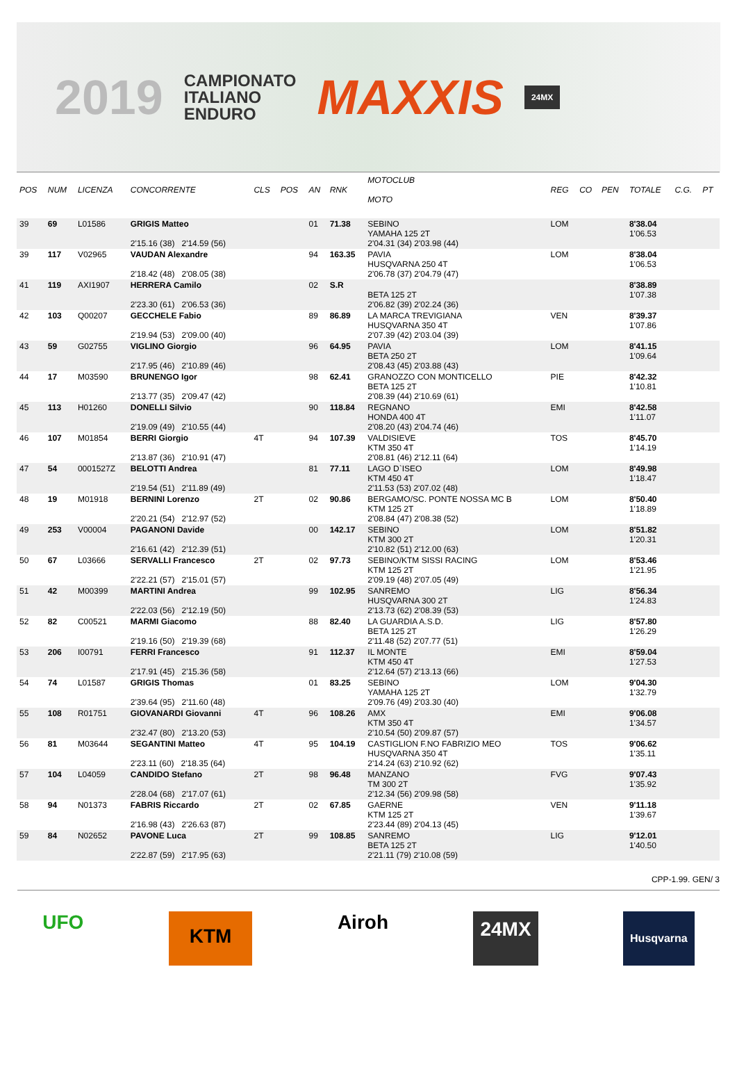2019 CAMPIONATO
ITALIANO
ENDURO MAXXIS 24MX
| POS | NUM | LICENZA | CONCORRENTE | CLS | POS | AN | RNK | MOTOCLUB MOTO | REG | CO | PEN | TOTALE | C.G. | PT |
| --- | --- | --- | --- | --- | --- | --- | --- | --- | --- | --- | --- | --- | --- | --- |
| 39 | 69 | L01586 | GRIGIS Matteo 2'15.16 (38) 2'14.59 (56) | | | 01 | 71.38 | SEBINO YAMAHA 125 2T 2'04.31 (34) 2'03.98 (44) | LOM | | | 8'38.04 1'06.53 | | |
| 39 | 117 | V02965 | VAUDAN Alexandre 2'18.42 (48) 2'08.05 (38) | | | 94 | 163.35 | PAVIA HUSQVARNA 250 4T 2'06.78 (37) 2'04.79 (47) | LOM | | | 8'38.04 1'06.53 | | |
| 41 | 119 | AXI1907 | HERRERA Camilo 2'23.30 (61) 2'06.53 (36) | | | 02 | S.R | BETA 125 2T 2'06.82 (39) 2'02.24 (36) | | | | 8'38.89 1'07.38 | | |
| 42 | 103 | Q00207 | GECCHELE Fabio 2'19.94 (53) 2'09.00 (40) | | | 89 | 86.89 | LA MARCA TREVIGIANA HUSQVARNA 350 4T 2'07.39 (42) 2'03.04 (39) | VEN | | | 8'39.37 1'07.86 | | |
| 43 | 59 | G02755 | VIGLINO Giorgio 2'17.95 (46) 2'10.89 (46) | | | 96 | 64.95 | PAVIA BETA 250 2T 2'08.43 (45) 2'03.88 (43) | LOM | | | 8'41.15 1'09.64 | | |
| 44 | 17 | M03590 | BRUNENGO Igor 2'13.77 (35) 2'09.47 (42) | | | 98 | 62.41 | GRANOZZO CON MONTICELLO BETA 125 2T 2'08.39 (44) 2'10.69 (61) | PIE | | | 8'42.32 1'10.81 | | |
| 45 | 113 | H01260 | DONELLI Silvio 2'19.09 (49) 2'10.55 (44) | | | 90 | 118.84 | REGNANO HONDA 400 4T 2'08.20 (43) 2'04.74 (46) | EMI | | | 8'42.58 1'11.07 | | |
| 46 | 107 | M01854 | BERRI Giorgio 2'13.87 (36) 2'10.91 (47) | 4T | | 94 | 107.39 | VALDISIEVE KTM 350 4T 2'08.81 (46) 2'12.11 (64) | TOS | | | 8'45.70 1'14.19 | | |
| 47 | 54 | 0001527Z | BELOTTI Andrea 2'19.54 (51) 2'11.89 (49) | | | 81 | 77.11 | LAGO D`ISEO KTM 450 4T 2'11.53 (53) 2'07.02 (48) | LOM | | | 8'49.98 1'18.47 | | |
| 48 | 19 | M01918 | BERNINI Lorenzo 2'20.21 (54) 2'12.97 (52) | 2T | | 02 | 90.86 | BERGAMO/SC. PONTE NOSSA MC B KTM 125 2T 2'08.84 (47) 2'08.38 (52) | LOM | | | 8'50.40 1'18.89 | | |
| 49 | 253 | V00004 | PAGANONI Davide 2'16.61 (42) 2'12.39 (51) | | | 00 | 142.17 | SEBINO KTM 300 2T 2'10.82 (51) 2'12.00 (63) | LOM | | | 8'51.82 1'20.31 | | |
| 50 | 67 | L03666 | SERVALLI Francesco 2'22.21 (57) 2'15.01 (57) | 2T | | 02 | 97.73 | SEBINO/KTM SISSI RACING KTM 125 2T 2'09.19 (48) 2'07.05 (49) | LOM | | | 8'53.46 1'21.95 | | |
| 51 | 42 | M00399 | MARTINI Andrea 2'22.03 (56) 2'12.19 (50) | | | 99 | 102.95 | SANREMO HUSQVARNA 300 2T 2'13.73 (62) 2'08.39 (53) | LIG | | | 8'56.34 1'24.83 | | |
| 52 | 82 | C00521 | MARMI Giacomo 2'19.16 (50) 2'19.39 (68) | | | 88 | 82.40 | LA GUARDIA A.S.D. BETA 125 2T 2'11.48 (52) 2'07.77 (51) | LIG | | | 8'57.80 1'26.29 | | |
| 53 | 206 | I00791 | FERRI Francesco 2'17.91 (45) 2'15.36 (58) | | | 91 | 112.37 | IL MONTE KTM 450 4T 2'12.64 (57) 2'13.13 (66) | EMI | | | 8'59.04 1'27.53 | | |
| 54 | 74 | L01587 | GRIGIS Thomas 2'39.64 (95) 2'11.60 (48) | | | 01 | 83.25 | SEBINO YAMAHA 125 2T 2'09.76 (49) 2'03.30 (40) | LOM | | | 9'04.30 1'32.79 | | |
| 55 | 108 | R01751 | GIOVANARDI Giovanni 2'32.47 (80) 2'13.20 (53) | 4T | | 96 | 108.26 | AMX KTM 350 4T 2'10.54 (50) 2'09.87 (57) | EMI | | | 9'06.08 1'34.57 | | |
| 56 | 81 | M03644 | SEGANTINI Matteo 2'23.11 (60) 2'18.35 (64) | 4T | | 95 | 104.19 | CASTIGLION F.NO FABRIZIO MEO HUSQVARNA 350 4T 2'14.24 (63) 2'10.92 (62) | TOS | | | 9'06.62 1'35.11 | | |
| 57 | 104 | L04059 | CANDIDO Stefano 2'28.04 (68) 2'17.07 (61) | 2T | | 98 | 96.48 | MANZANO TM 300 2T 2'12.34 (56) 2'09.98 (58) | FVG | | | 9'07.43 1'35.92 | | |
| 58 | 94 | N01373 | FABRIS Riccardo 2'16.98 (43) 2'26.63 (87) | 2T | | 02 | 67.85 | GAERNE KTM 125 2T 2'23.44 (89) 2'04.13 (45) | VEN | | | 9'11.18 1'39.67 | | |
| 59 | 84 | N02652 | PAVONE Luca 2'22.87 (59) 2'17.95 (63) | 2T | | 99 | 108.85 | SANREMO BETA 125 2T 2'21.11 (79) 2'10.08 (59) | LIG | | | 9'12.01 1'40.50 | | |
CPP-1.99. GEN/ 3
UFO KTM Airoh 24MX Husqvarna